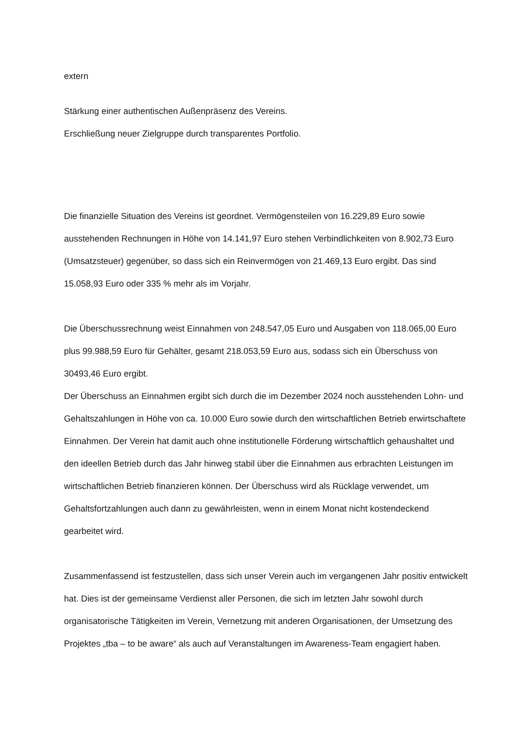extern
Stärkung einer authentischen Außenpräsenz des Vereins.
Erschließung neuer Zielgruppe durch transparentes Portfolio.
Die finanzielle Situation des Vereins ist geordnet. Vermögensteilen von 16.229,89 Euro sowie ausstehenden Rechnungen in Höhe von 14.141,97 Euro stehen Verbindlichkeiten von 8.902,73 Euro (Umsatzsteuer) gegenüber, so dass sich ein Reinvermögen von 21.469,13 Euro ergibt. Das sind 15.058,93 Euro oder 335 % mehr als im Vorjahr.
Die Überschussrechnung weist Einnahmen von 248.547,05 Euro und Ausgaben von 118.065,00 Euro plus 99.988,59 Euro für Gehälter, gesamt 218.053,59 Euro aus, sodass sich ein Überschuss von 30493,46 Euro ergibt.
Der Überschuss an Einnahmen ergibt sich durch die im Dezember 2024 noch ausstehenden Lohn- und Gehaltszahlungen in Höhe von ca. 10.000 Euro sowie durch den wirtschaftlichen Betrieb erwirtschaftete Einnahmen. Der Verein hat damit auch ohne institutionelle Förderung wirtschaftlich gehaushaltet und den ideellen Betrieb durch das Jahr hinweg stabil über die Einnahmen aus erbrachten Leistungen im wirtschaftlichen Betrieb finanzieren können. Der Überschuss wird als Rücklage verwendet, um Gehaltsfortzahlungen auch dann zu gewährleisten, wenn in einem Monat nicht kostendeckend gearbeitet wird.
Zusammenfassend ist festzustellen, dass sich unser Verein auch im vergangenen Jahr positiv entwickelt hat. Dies ist der gemeinsame Verdienst aller Personen, die sich im letzten Jahr sowohl durch organisatorische Tätigkeiten im Verein, Vernetzung mit anderen Organisationen, der Umsetzung des Projektes „tba – to be aware“ als auch auf Veranstaltungen im Awareness-Team engagiert haben.